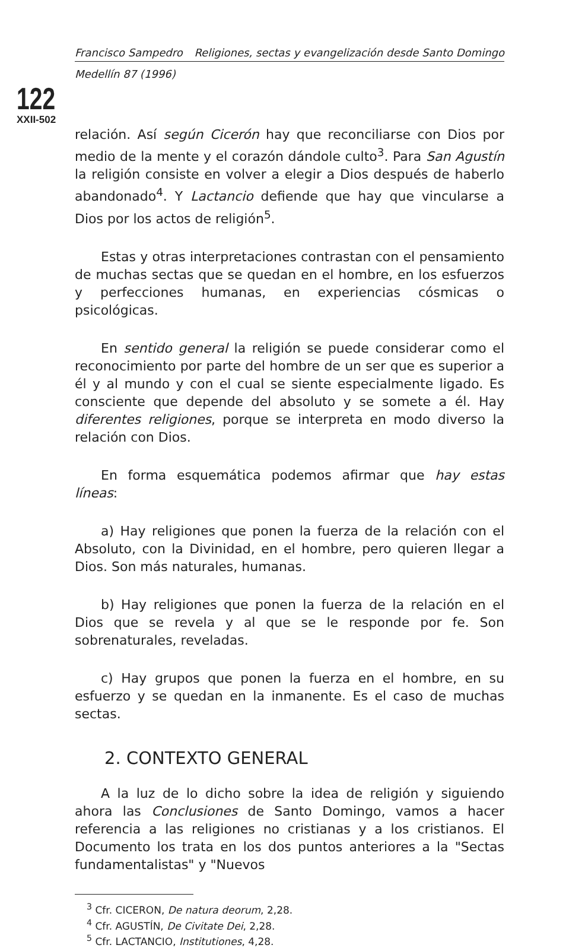Francisco Sampedro Religiones, sectas y evangelización desde Santo Domingo
Medellín 87 (1996)
122
XXII-502
relación. Así según Cicerón hay que reconciliarse con Dios por medio de la mente y el corazón dándole culto<sup>3</sup>. Para San Agustín la religión consiste en volver a elegir a Dios después de haberlo abandonado<sup>4</sup>. Y Lactancio defiende que hay que vincularse a Dios por los actos de religión<sup>5</sup>.
Estas y otras interpretaciones contrastan con el pensamiento de muchas sectas que se quedan en el hombre, en los esfuerzos y perfecciones humanas, en experiencias cósmicas o psicológicas.
En sentido general la religión se puede considerar como el reconocimiento por parte del hombre de un ser que es superior a él y al mundo y con el cual se siente especialmente ligado. Es consciente que depende del absoluto y se somete a él. Hay diferentes religiones, porque se interpreta en modo diverso la relación con Dios.
En forma esquemática podemos afirmar que hay estas líneas:
a) Hay religiones que ponen la fuerza de la relación con el Absoluto, con la Divinidad, en el hombre, pero quieren llegar a Dios. Son más naturales, humanas.
b) Hay religiones que ponen la fuerza de la relación en el Dios que se revela y al que se le responde por fe. Son sobrenaturales, reveladas.
c) Hay grupos que ponen la fuerza en el hombre, en su esfuerzo y se quedan en la inmanente. Es el caso de muchas sectas.
2. CONTEXTO GENERAL
A la luz de lo dicho sobre la idea de religión y siguiendo ahora las Conclusiones de Santo Domingo, vamos a hacer referencia a las religiones no cristianas y a los cristianos. El Documento los trata en los dos puntos anteriores a la "Sectas fundamentalistas" y "Nuevos
<sup>3</sup> Cfr. CICERON, De natura deorum, 2,28.
<sup>4</sup> Cfr. AGUSTÍN, De Civitate Dei, 2,28.
<sup>5</sup> Cfr. LACTANCIO, Institutiones, 4,28.